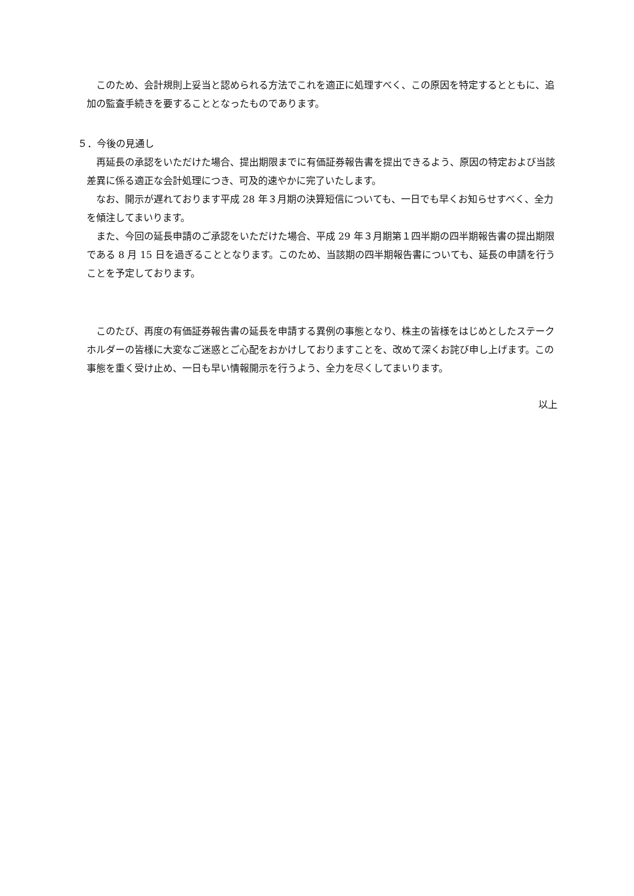このため、会計規則上妥当と認められる方法でこれを適正に処理すべく、この原因を特定するとともに、追加の監査手続きを要することとなったものであります。
５．今後の見通し
再延長の承認をいただけた場合、提出期限までに有価証券報告書を提出できるよう、原因の特定および当該差異に係る適正な会計処理につき、可及的速やかに完了いたします。
なお、開示が遅れております平成 28 年３月期の決算短信についても、一日でも早くお知らせすべく、全力を傾注してまいります。
また、今回の延長申請のご承認をいただけた場合、平成 29 年３月期第１四半期の四半期報告書の提出期限である 8 月 15 日を過ぎることとなります。このため、当該期の四半期報告書についても、延長の申請を行うことを予定しております。
このたび、再度の有価証券報告書の延長を申請する異例の事態となり、株主の皆様をはじめとしたステークホルダーの皆様に大変なご迷惑とご心配をおかけしておりますことを、改めて深くお詫び申し上げます。この事態を重く受け止め、一日も早い情報開示を行うよう、全力を尽くしてまいります。
以上